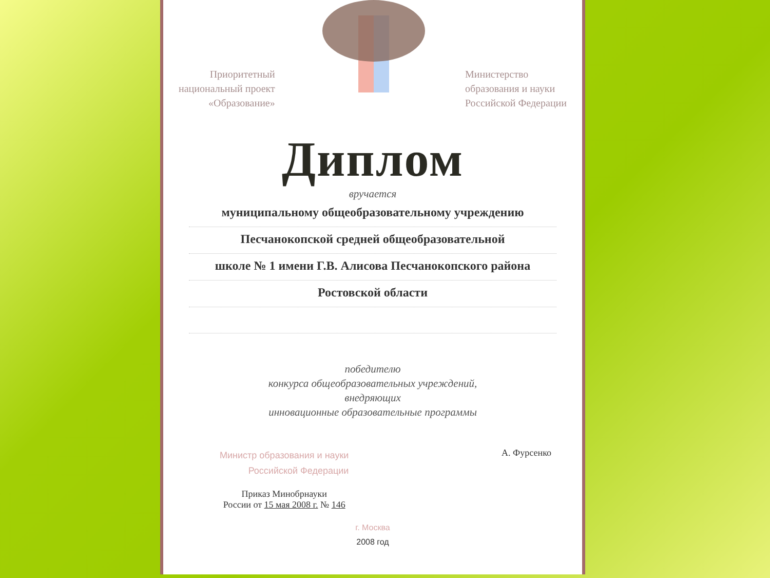Приоритетный
национальный проект
«Образование»
Министерство
образования и науки
Российской Федерации
Диплом
вручается
муниципальному общеобразовательному учреждению
Песчанокопской средней общеобразовательной
школе № 1 имени Г.В. Алисова Песчанокопского района
Ростовской области
победителю
конкурса общеобразовательных учреждений,
внедряющих
инновационные образовательные программы
Министр образования и науки
Российской Федерации
Приказ Минобрнауки
России от 15 мая 2008 г. № 146
А. Фурсенко
г. Москва
2008 год